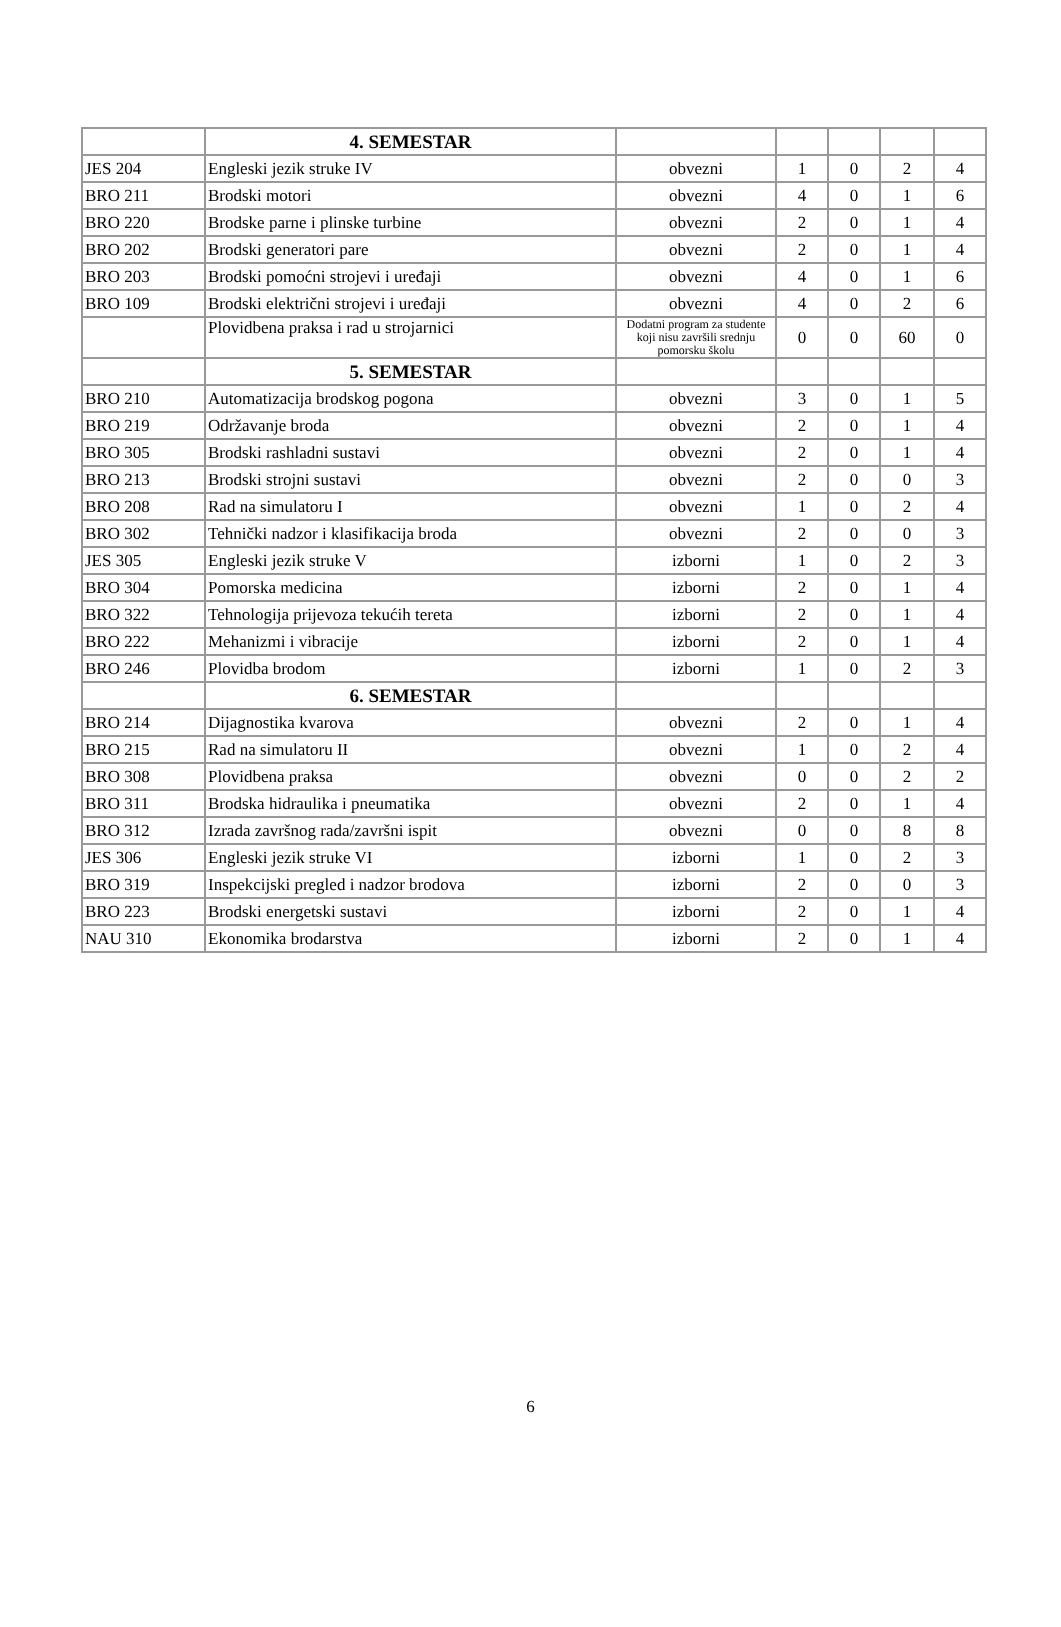| | 4. SEMESTAR | | | | | |
| JES 204 | Engleski jezik struke IV | obvezni | 1 | 0 | 2 | 4 |
| BRO 211 | Brodski motori | obvezni | 4 | 0 | 1 | 6 |
| BRO 220 | Brodske parne i plinske turbine | obvezni | 2 | 0 | 1 | 4 |
| BRO 202 | Brodski generatori pare | obvezni | 2 | 0 | 1 | 4 |
| BRO 203 | Brodski pomoćni strojevi i uređaji | obvezni | 4 | 0 | 1 | 6 |
| BRO 109 | Brodski električni strojevi i uređaji | obvezni | 4 | 0 | 2 | 6 |
| | Plovidbena praksa i rad u strojarnici | Dodatni program za studente koji nisu završili srednju pomorsku školu | 0 | 0 | 60 | 0 |
| | 5. SEMESTAR | | | | | |
| BRO 210 | Automatizacija brodskog pogona | obvezni | 3 | 0 | 1 | 5 |
| BRO 219 | Održavanje broda | obvezni | 2 | 0 | 1 | 4 |
| BRO 305 | Brodski rashladni sustavi | obvezni | 2 | 0 | 1 | 4 |
| BRO 213 | Brodski strojni sustavi | obvezni | 2 | 0 | 0 | 3 |
| BRO 208 | Rad na simulatoru I | obvezni | 1 | 0 | 2 | 4 |
| BRO 302 | Tehnički nadzor i klasifikacija broda | obvezni | 2 | 0 | 0 | 3 |
| JES 305 | Engleski jezik struke V | izborni | 1 | 0 | 2 | 3 |
| BRO 304 | Pomorska medicina | izborni | 2 | 0 | 1 | 4 |
| BRO 322 | Tehnologija prijevoza tekućih tereta | izborni | 2 | 0 | 1 | 4 |
| BRO 222 | Mehanizmi i vibracije | izborni | 2 | 0 | 1 | 4 |
| BRO 246 | Plovidba brodom | izborni | 1 | 0 | 2 | 3 |
| | 6. SEMESTAR | | | | | |
| BRO 214 | Dijagnostika kvarova | obvezni | 2 | 0 | 1 | 4 |
| BRO 215 | Rad na simulatoru II | obvezni | 1 | 0 | 2 | 4 |
| BRO 308 | Plovidbena praksa | obvezni | 0 | 0 | 2 | 2 |
| BRO 311 | Brodska hidraulika i pneumatika | obvezni | 2 | 0 | 1 | 4 |
| BRO 312 | Izrada završnog rada/završni ispit | obvezni | 0 | 0 | 8 | 8 |
| JES 306 | Engleski jezik struke VI | izborni | 1 | 0 | 2 | 3 |
| BRO 319 | Inspekcijski pregled i nadzor brodova | izborni | 2 | 0 | 0 | 3 |
| BRO 223 | Brodski energetski sustavi | izborni | 2 | 0 | 1 | 4 |
| NAU 310 | Ekonomika brodarstva | izborni | 2 | 0 | 1 | 4 |
6